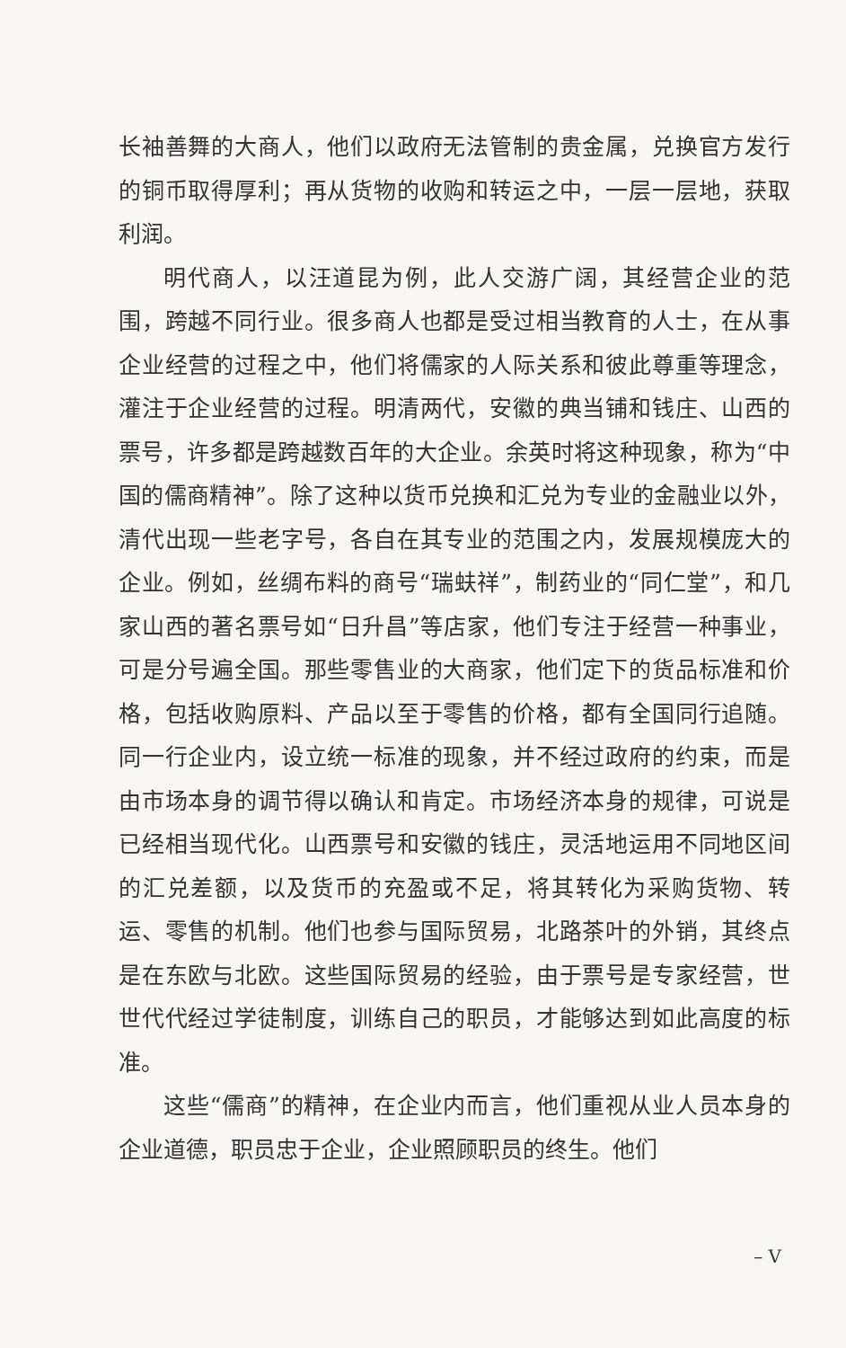长袖善舞的大商人，他们以政府无法管制的贵金属，兑换官方发行的铜币取得厚利；再从货物的收购和转运之中，一层一层地，获取利润。
明代商人，以汪道昆为例，此人交游广阔，其经营企业的范围，跨越不同行业。很多商人也都是受过相当教育的人士，在从事企业经营的过程之中，他们将儒家的人际关系和彼此尊重等理念，灌注于企业经营的过程。明清两代，安徽的典当铺和钱庄、山西的票号，许多都是跨越数百年的大企业。余英时将这种现象，称为“中国的儒商精神”。除了这种以货币兑换和汇兑为专业的金融业以外，清代出现一些老字号，各自在其专业的范围之内，发展规模庞大的企业。例如，丝绸布料的商号“瑞蚨祥”，制药业的“同仁堂”，和几家山西的著名票号如“日升昌”等店家，他们专注于经营一种事业，可是分号遍全国。那些零售业的大商家，他们定下的货品标准和价格，包括收购原料、产品以至于零售的价格，都有全国同行追随。同一行企业内，设立统一标准的现象，并不经过政府的约束，而是由市场本身的调节得以确认和肯定。市场经济本身的规律，可说是已经相当现代化。山西票号和安徽的钱庄，灵活地运用不同地区间的汇兑差额，以及货币的充盈或不足，将其转化为采购货物、转运、零售的机制。他们也参与国际贸易，北路茶叶的外销，其终点是在东欧与北欧。这些国际贸易的经验，由于票号是专家经营，世世代代经过学徒制度，训练自己的职员，才能够达到如此高度的标准。
这些“儒商”的精神，在企业内而言，他们重视从业人员本身的企业道德，职员忠于企业，企业照顾职员的终生。他们
– V